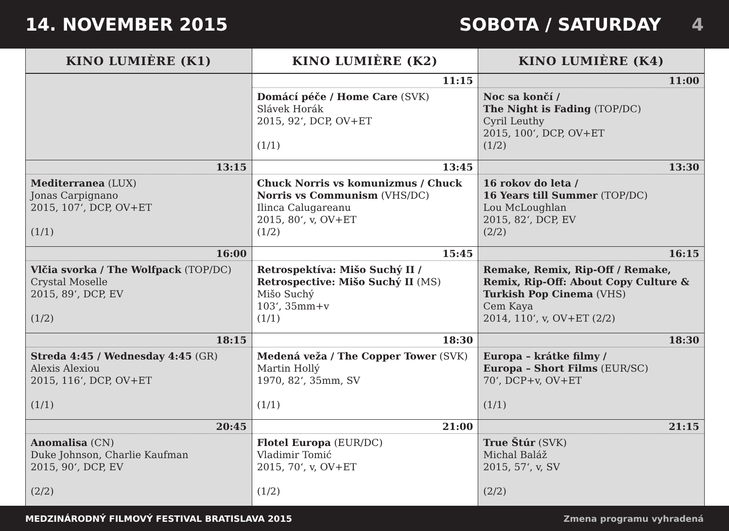14. NOVEMBER 2015 SOBOTA / SATURDAY 4
| KINO LUMIÈRE (K1) | KINO LUMIÈRE (K2) | KINO LUMIÈRE (K4) |
| --- | --- | --- |
| | 11:15 | 11:00 |
| | Domácí péče / Home Care (SVK) Slávek Horák 2015, 92‘, DCP, OV+ET (1/1) | Noc sa končí / The Night is Fading (TOP/DC) Cyril Leuthy 2015, 100‘, DCP, OV+ET (1/2) |
| 13:15 | 13:45 | 13:30 |
| Mediterranea (LUX) Jonas Carpignano 2015, 107‘, DCP, OV+ET (1/1) | Chuck Norris vs komunizmus / Chuck Norris vs Communism (VHS/DC) Ilinca Calugareanu 2015, 80‘, v, OV+ET (1/2) | 16 rokov do leta / 16 Years till Summer (TOP/DC) Lou McLoughlan 2015, 82‘, DCP, EV (2/2) |
| 16:00 | 15:45 | 16:15 |
| Vlčia svorka / The Wolfpack (TOP/DC) Crystal Moselle 2015, 89‘, DCP, EV (1/2) | Retrospektíva: Mišo Suchý II / Retrospective: Mišo Suchý II (MS) Mišo Suchý 103‘, 35mm+v (1/1) | Remake, Remix, Rip-Off / Remake, Remix, Rip-Off: About Copy Culture & Turkish Pop Cinema (VHS) Cem Kaya 2014, 110‘, v, OV+ET (2/2) |
| 18:15 | 18:30 | 18:30 |
| Streda 4:45 / Wednesday 4:45 (GR) Alexis Alexiou 2015, 116‘, DCP, OV+ET (1/1) | Medená veža / The Copper Tower (SVK) Martin Hollý 1970, 82‘, 35mm, SV (1/1) | Europa – krátke filmy / Europa – Short Films (EUR/SC) 70‘, DCP+v, OV+ET (1/1) |
| 20:45 | 21:00 | 21:15 |
| Anomalisa (CN) Duke Johnson, Charlie Kaufman 2015, 90‘, DCP, EV (2/2) | Flotel Europa (EUR/DC) Vladimir Tomić 2015, 70‘, v, OV+ET (1/2) | True Štúr (SVK) Michal Baláž 2015, 57‘, v, SV (2/2) |
MEDZINÁRODNÝ FILMOVÝ FESTIVAL BRATISLAVA 2015 Zmena programu vyhradená